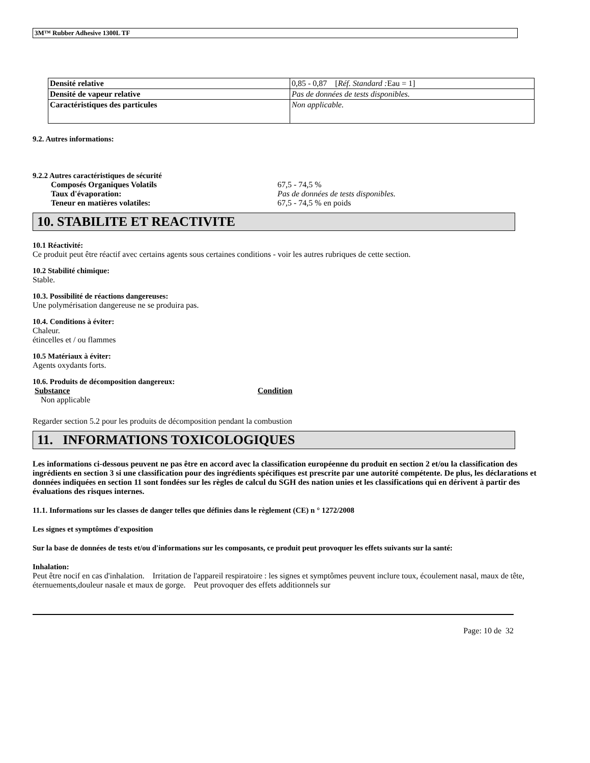3M™ Rubber Adhesive 1300L TF
| Densité relative | 0,85 - 0,87 [ Réf. Standard : Eau = 1] |
| Densité de vapeur relative | Pas de données de tests disponibles. |
| Caractéristiques des particules | Non applicable. |
9.2. Autres informations:
9.2.2 Autres caractéristiques de sécurité
Composés Organiques Volatils 67,5 - 74,5 %
Taux d'évaporation: Pas de données de tests disponibles.
Teneur en matières volatiles: 67,5 - 74,5 % en poids
10. STABILITE ET REACTIVITE
10.1 Réactivité:
Ce produit peut être réactif avec certains agents sous certaines conditions - voir les autres rubriques de cette section.
10.2 Stabilité chimique:
Stable.
10.3. Possibilité de réactions dangereuses:
Une polymérisation dangereuse ne se produira pas.
10.4. Conditions à éviter:
Chaleur.
étincelles et / ou flammes
10.5 Matériaux à éviter:
Agents oxydants forts.
10.6. Produits de décomposition dangereux:
Substance Condition
Non applicable
Regarder section 5.2 pour les produits de décomposition pendant la combustion
11. INFORMATIONS TOXICOLOGIQUES
Les informations ci-dessous peuvent ne pas être en accord avec la classification européenne du produit en section 2 et/ou la classification des ingrédients en section 3 si une classification pour des ingrédients spécifiques est prescrite par une autorité compétente. De plus, les déclarations et données indiquées en section 11 sont fondées sur les règles de calcul du SGH des nation unies et les classifications qui en dérivent à partir des évaluations des risques internes.
11.1. Informations sur les classes de danger telles que définies dans le règlement (CE) n ° 1272/2008
Les signes et symptômes d'exposition
Sur la base de données de tests et/ou d'informations sur les composants, ce produit peut provoquer les effets suivants sur la santé:
Inhalation:
Peut être nocif en cas d'inhalation. Irritation de l'appareil respiratoire : les signes et symptômes peuvent inclure toux, écoulement nasal, maux de tête, éternuements,douleur nasale et maux de gorge. Peut provoquer des effets additionnels sur
Page: 10 de 32